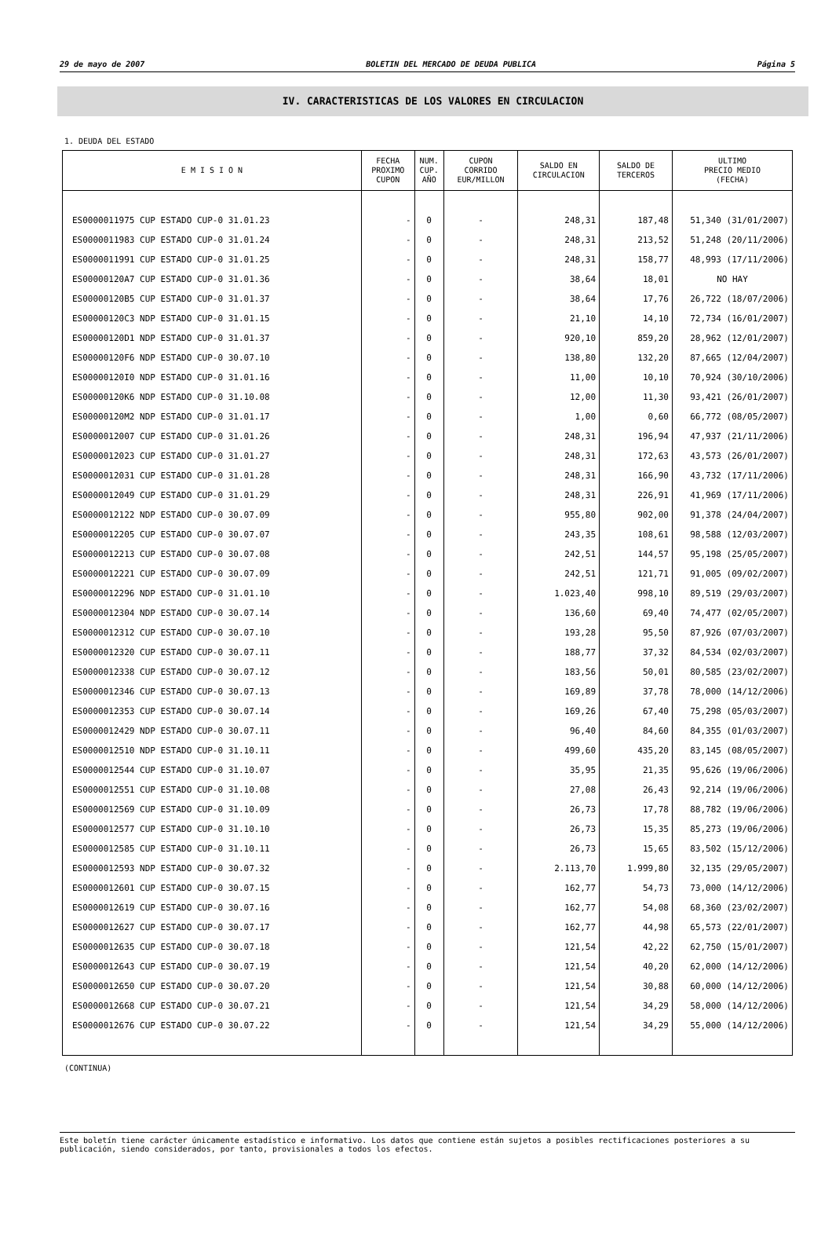29 de mayo de 2007 BOLETIN DEL MERCADO DE DEUDA PUBLICA Página 5
IV. CARACTERISTICAS DE LOS VALORES EN CIRCULACION
1. DEUDA DEL ESTADO
| E M I S I O N | FECHA PROXIMO CUPON | NUM. CUP. AÑO | CUPON CORRIDO EUR/MILLON | SALDO EN CIRCULACION | SALDO DE TERCEROS | ULTIMO PRECIO MEDIO (FECHA) |
| --- | --- | --- | --- | --- | --- | --- |
| ES0000011975 CUP ESTADO CUP-0 31.01.23 | - | 0 | - | 248,31 | 187,48 | 51,340 (31/01/2007) |
| ES0000011983 CUP ESTADO CUP-0 31.01.24 | - | 0 | - | 248,31 | 213,52 | 51,248 (20/11/2006) |
| ES0000011991 CUP ESTADO CUP-0 31.01.25 | - | 0 | - | 248,31 | 158,77 | 48,993 (17/11/2006) |
| ES00000120A7 CUP ESTADO CUP-0 31.01.36 | - | 0 | - | 38,64 | 18,01 | NO HAY |
| ES00000120B5 CUP ESTADO CUP-0 31.01.37 | - | 0 | - | 38,64 | 17,76 | 26,722 (18/07/2006) |
| ES00000120C3 NDP ESTADO CUP-0 31.01.15 | - | 0 | - | 21,10 | 14,10 | 72,734 (16/01/2007) |
| ES00000120D1 NDP ESTADO CUP-0 31.01.37 | - | 0 | - | 920,10 | 859,20 | 28,962 (12/01/2007) |
| ES00000120F6 NDP ESTADO CUP-0 30.07.10 | - | 0 | - | 138,80 | 132,20 | 87,665 (12/04/2007) |
| ES00000120I0 NDP ESTADO CUP-0 31.01.16 | - | 0 | - | 11,00 | 10,10 | 70,924 (30/10/2006) |
| ES00000120K6 NDP ESTADO CUP-0 31.10.08 | - | 0 | - | 12,00 | 11,30 | 93,421 (26/01/2007) |
| ES00000120M2 NDP ESTADO CUP-0 31.01.17 | - | 0 | - | 1,00 | 0,60 | 66,772 (08/05/2007) |
| ES0000012007 CUP ESTADO CUP-0 31.01.26 | - | 0 | - | 248,31 | 196,94 | 47,937 (21/11/2006) |
| ES0000012023 CUP ESTADO CUP-0 31.01.27 | - | 0 | - | 248,31 | 172,63 | 43,573 (26/01/2007) |
| ES0000012031 CUP ESTADO CUP-0 31.01.28 | - | 0 | - | 248,31 | 166,90 | 43,732 (17/11/2006) |
| ES0000012049 CUP ESTADO CUP-0 31.01.29 | - | 0 | - | 248,31 | 226,91 | 41,969 (17/11/2006) |
| ES0000012122 NDP ESTADO CUP-0 30.07.09 | - | 0 | - | 955,80 | 902,00 | 91,378 (24/04/2007) |
| ES0000012205 CUP ESTADO CUP-0 30.07.07 | - | 0 | - | 243,35 | 108,61 | 98,588 (12/03/2007) |
| ES0000012213 CUP ESTADO CUP-0 30.07.08 | - | 0 | - | 242,51 | 144,57 | 95,198 (25/05/2007) |
| ES0000012221 CUP ESTADO CUP-0 30.07.09 | - | 0 | - | 242,51 | 121,71 | 91,005 (09/02/2007) |
| ES0000012296 NDP ESTADO CUP-0 31.01.10 | - | 0 | - | 1.023,40 | 998,10 | 89,519 (29/03/2007) |
| ES0000012304 NDP ESTADO CUP-0 30.07.14 | - | 0 | - | 136,60 | 69,40 | 74,477 (02/05/2007) |
| ES0000012312 CUP ESTADO CUP-0 30.07.10 | - | 0 | - | 193,28 | 95,50 | 87,926 (07/03/2007) |
| ES0000012320 CUP ESTADO CUP-0 30.07.11 | - | 0 | - | 188,77 | 37,32 | 84,534 (02/03/2007) |
| ES0000012338 CUP ESTADO CUP-0 30.07.12 | - | 0 | - | 183,56 | 50,01 | 80,585 (23/02/2007) |
| ES0000012346 CUP ESTADO CUP-0 30.07.13 | - | 0 | - | 169,89 | 37,78 | 78,000 (14/12/2006) |
| ES0000012353 CUP ESTADO CUP-0 30.07.14 | - | 0 | - | 169,26 | 67,40 | 75,298 (05/03/2007) |
| ES0000012429 NDP ESTADO CUP-0 30.07.11 | - | 0 | - | 96,40 | 84,60 | 84,355 (01/03/2007) |
| ES0000012510 NDP ESTADO CUP-0 31.10.11 | - | 0 | - | 499,60 | 435,20 | 83,145 (08/05/2007) |
| ES0000012544 CUP ESTADO CUP-0 31.10.07 | - | 0 | - | 35,95 | 21,35 | 95,626 (19/06/2006) |
| ES0000012551 CUP ESTADO CUP-0 31.10.08 | - | 0 | - | 27,08 | 26,43 | 92,214 (19/06/2006) |
| ES0000012569 CUP ESTADO CUP-0 31.10.09 | - | 0 | - | 26,73 | 17,78 | 88,782 (19/06/2006) |
| ES0000012577 CUP ESTADO CUP-0 31.10.10 | - | 0 | - | 26,73 | 15,35 | 85,273 (19/06/2006) |
| ES0000012585 CUP ESTADO CUP-0 31.10.11 | - | 0 | - | 26,73 | 15,65 | 83,502 (15/12/2006) |
| ES0000012593 NDP ESTADO CUP-0 30.07.32 | - | 0 | - | 2.113,70 | 1.999,80 | 32,135 (29/05/2007) |
| ES0000012601 CUP ESTADO CUP-0 30.07.15 | - | 0 | - | 162,77 | 54,73 | 73,000 (14/12/2006) |
| ES0000012619 CUP ESTADO CUP-0 30.07.16 | - | 0 | - | 162,77 | 54,08 | 68,360 (23/02/2007) |
| ES0000012627 CUP ESTADO CUP-0 30.07.17 | - | 0 | - | 162,77 | 44,98 | 65,573 (22/01/2007) |
| ES0000012635 CUP ESTADO CUP-0 30.07.18 | - | 0 | - | 121,54 | 42,22 | 62,750 (15/01/2007) |
| ES0000012643 CUP ESTADO CUP-0 30.07.19 | - | 0 | - | 121,54 | 40,20 | 62,000 (14/12/2006) |
| ES0000012650 CUP ESTADO CUP-0 30.07.20 | - | 0 | - | 121,54 | 30,88 | 60,000 (14/12/2006) |
| ES0000012668 CUP ESTADO CUP-0 30.07.21 | - | 0 | - | 121,54 | 34,29 | 58,000 (14/12/2006) |
| ES0000012676 CUP ESTADO CUP-0 30.07.22 | - | 0 | - | 121,54 | 34,29 | 55,000 (14/12/2006) |
(CONTINUA)
Este boletín tiene carácter únicamente estadístico e informativo. Los datos que contiene están sujetos a posibles rectificaciones posteriores a su publicación, siendo considerados, por tanto, provisionales a todos los efectos.